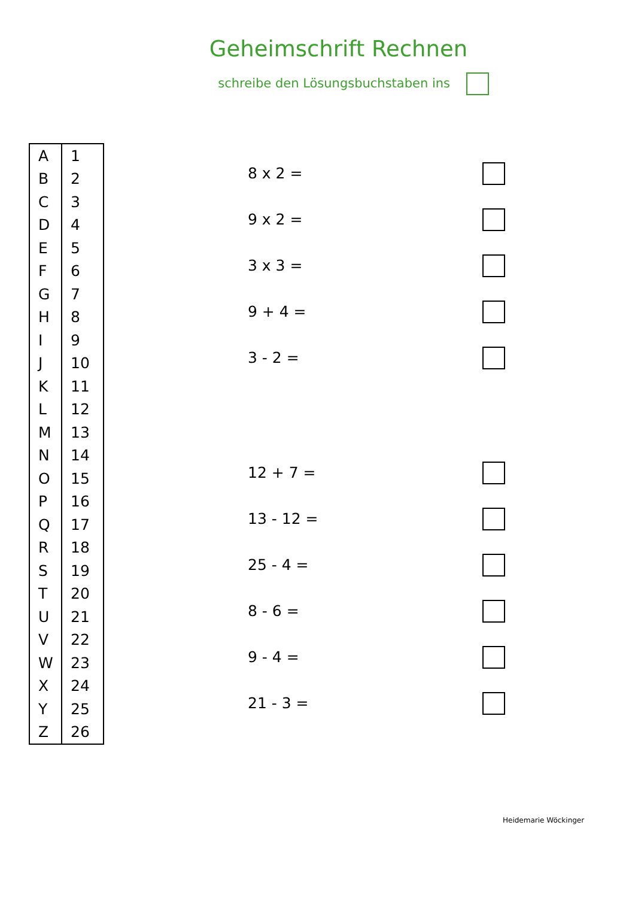Geheimschrift Rechnen
schreibe den Lösungsbuchstaben ins
| A | 1 |
| B | 2 |
| C | 3 |
| D | 4 |
| E | 5 |
| F | 6 |
| G | 7 |
| H | 8 |
| I | 9 |
| J | 10 |
| K | 11 |
| L | 12 |
| M | 13 |
| N | 14 |
| O | 15 |
| P | 16 |
| Q | 17 |
| R | 18 |
| S | 19 |
| T | 20 |
| U | 21 |
| V | 22 |
| W | 23 |
| X | 24 |
| Y | 25 |
| Z | 26 |
8 x 2 =
9 x 2 =
3 x 3 =
9 + 4 =
3 - 2 =
12 + 7 =
13 - 12 =
25 - 4 =
8 - 6 =
9 - 4 =
21 - 3 =
Heidemarie Wöckinger